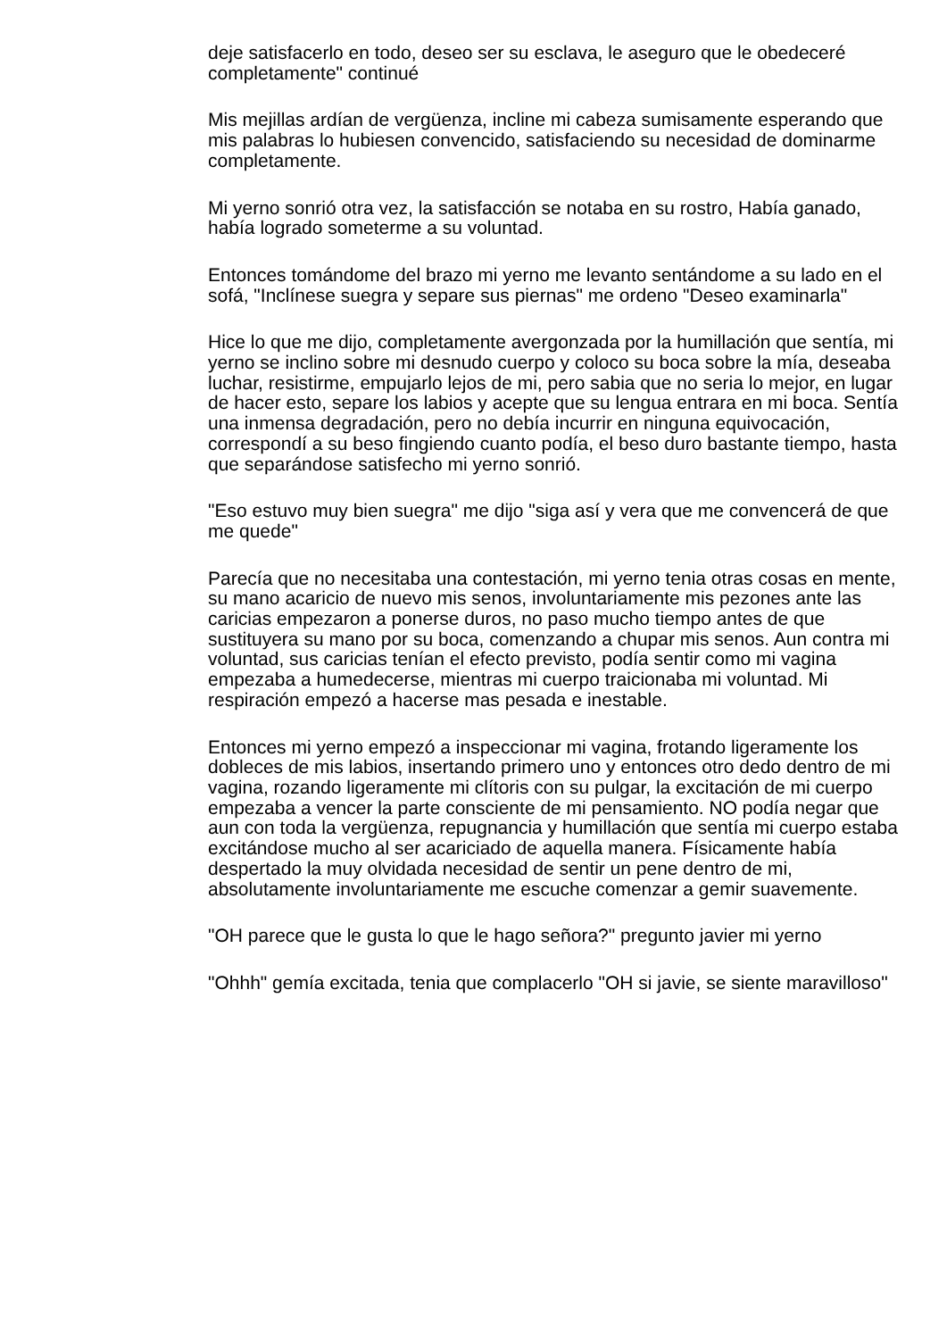deje satisfacerlo en todo, deseo ser su esclava, le aseguro que le obedeceré completamente" continué
Mis mejillas ardían de vergüenza, incline mi cabeza sumisamente esperando que mis palabras lo hubiesen convencido, satisfaciendo su necesidad de dominarme completamente.
Mi yerno sonrió otra vez, la satisfacción se notaba en su rostro, Había ganado, había logrado someterme a su voluntad.
Entonces tomándome del brazo mi yerno me levanto sentándome a su lado en el sofá, "Inclínese suegra y separe sus piernas" me ordeno "Deseo examinarla"
Hice lo que me dijo, completamente avergonzada por la humillación que sentía, mi yerno se inclino sobre mi desnudo cuerpo y coloco su boca sobre la mía, deseaba luchar, resistirme, empujarlo lejos de mi, pero sabia que no seria lo mejor, en lugar de hacer esto, separe los labios y acepte que su lengua entrara en mi boca. Sentía una inmensa degradación, pero no debía incurrir en ninguna equivocación, correspondí a su beso fingiendo cuanto podía, el beso duro bastante tiempo, hasta que separándose satisfecho mi yerno sonrió.
"Eso estuvo muy bien suegra" me dijo "siga así y vera que me convencerá de que me quede"
Parecía que no necesitaba una contestación, mi yerno tenia otras cosas en mente, su mano acaricio de nuevo mis senos, involuntariamente mis pezones ante las caricias empezaron a ponerse duros, no paso mucho tiempo antes de que sustituyera su mano por su boca, comenzando a chupar mis senos. Aun contra mi voluntad, sus caricias tenían el efecto previsto, podía sentir como mi vagina empezaba a humedecerse, mientras mi cuerpo traicionaba mi voluntad. Mi respiración empezó a hacerse mas pesada e inestable.
Entonces mi yerno empezó a inspeccionar mi vagina, frotando ligeramente los dobleces de mis labios, insertando primero uno y entonces otro dedo dentro de mi vagina, rozando ligeramente mi clítoris con su pulgar, la excitación de mi cuerpo empezaba a vencer la parte consciente de mi pensamiento. NO podía negar que aun con toda la vergüenza, repugnancia y humillación que sentía mi cuerpo estaba excitándose mucho al ser acariciado de aquella manera. Físicamente había despertado la muy olvidada necesidad de sentir un pene dentro de mi, absolutamente involuntariamente me escuche comenzar a gemir suavemente.
"OH parece que le gusta lo que le hago señora?" pregunto javier mi yerno
"Ohhh" gemía excitada, tenia que complacerlo "OH si javie, se siente maravilloso"